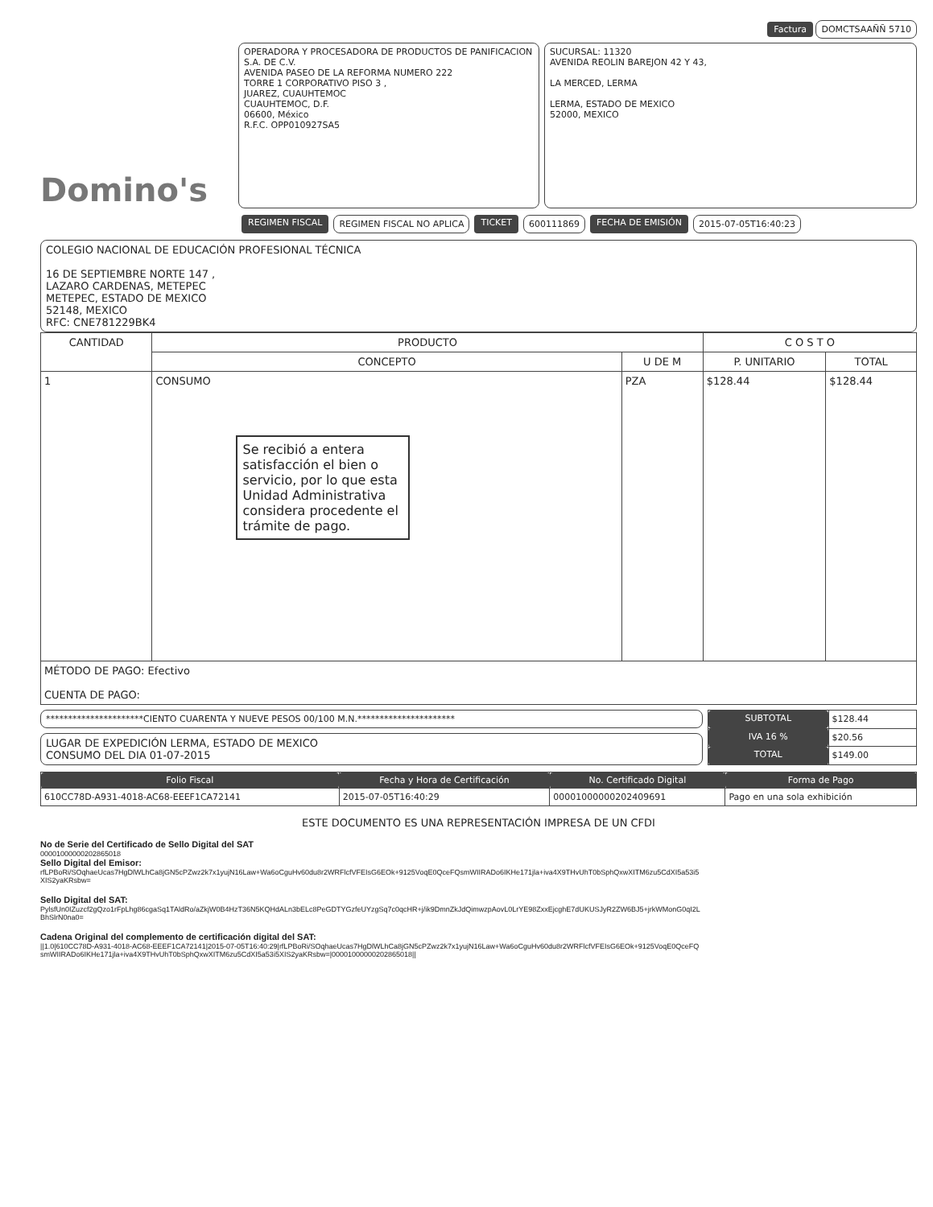Factura DOMCTSAAÑÑ 5710
Domino's
OPERADORA Y PROCESADORA DE PRODUCTOS DE PANIFICACION S.A. DE C.V.
AVENIDA PASEO DE LA REFORMA NUMERO 222
TORRE 1 CORPORATIVO PISO 3 ,
JUAREZ, CUAUHTEMOC
CUAUHTEMOC, D.F.
06600, México
R.F.C. OPP010927SA5
SUCURSAL: 11320
AVENIDA REOLIN BAREJON 42 Y 43,
LA MERCED, LERMA
LERMA, ESTADO DE MEXICO
52000, MEXICO
REGIMEN FISCAL REGIMEN FISCAL NO APLICA TICKET 600111869 FECHA DE EMISIÓN 2015-07-05T16:40:23
COLEGIO NACIONAL DE EDUCACIÓN PROFESIONAL TÉCNICA
16 DE SEPTIEMBRE NORTE 147 ,
LAZARO CARDENAS, METEPEC
METEPEC, ESTADO DE MEXICO
52148, MEXICO
RFC: CNE781229BK4
| CANTIDAD | PRODUCTO | | C O S T O | |
| --- | --- | --- | --- | --- |
| | CONCEPTO | U DE M | P. UNITARIO | TOTAL |
| 1 | CONSUMO Se recibió a entera satisfacción el bien o servicio, por lo que esta Unidad Administrativa considera procedente el trámite de pago. | PZA | $128.44 | $128.44 |
| MÉTODO DE PAGO: Efectivo CUENTA DE PAGO: | | | | |
**********************CIENTO CUARENTA Y NUEVE PESOS 00/100 M.N.**********************
LUGAR DE EXPEDICIÓN LERMA, ESTADO DE MEXICO
CONSUMO DEL DIA 01-07-2015
| SUBTOTAL | $128.44 |
| IVA 16 % | $20.56 |
| TOTAL | $149.00 |
| Folio Fiscal | Fecha y Hora de Certificación | No. Certificado Digital | Forma de Pago |
| --- | --- | --- | --- |
| 610CC78D-A931-4018-AC68-EEEF1CA72141 | 2015-07-05T16:40:29 | 00001000000202409691 | Pago en una sola exhibición |
ESTE DOCUMENTO ES UNA REPRESENTACIÓN IMPRESA DE UN CFDI
No de Serie del Certificado de Sello Digital del SAT
00001000000202865018
Sello Digital del Emisor:
rfLPBoRi/SOqhaeUcas7HgDlWLhCa8jGN5cPZwz2k7x1yujN16Law+Wa6oCguHv60du8r2WRFlcfVFEIsG6EOk+9125VoqE0QceFQsmWIIRADo6IKHe171jla+iva4X9THvUhT0bSphQxwXITM6zu5CdXI5a53i5XIS2yaKRsbw=
Sello Digital del SAT:
PylsfUn0IZuzcf2gQzo1rFpLhg86cgaSq1TAldRo/aZkjW0B4HzT36N5KQHdALn3bELc8PeGDTYGzfeUYzgSq7c0qcHR+j/ik9DmnZkJdQimwzpAovL0LrYE98ZxxEjcghE7dUKUSJyR2ZW6BJ5+jrkWMonG0qI2LBhSlrN0na0=
Cadena Original del complemento de certificación digital del SAT:
||1.0|610CC78D-A931-4018-AC68-EEEF1CA72141|2015-07-05T16:40:29|rfLPBoRi/SOqhaeUcas7HgDlWLhCa8jGN5cPZwz2k7x1yujN16Law+Wa6oCguHv60du8r2WRFlcfVFEIsG6EOk+9125VoqE0QceFQsmWIIRADo6IKHe171jla+iva4X9THvUhT0bSphQxwXITM6zu5CdXI5a53i5XIS2yaKRsbw=|00001000000202865018||